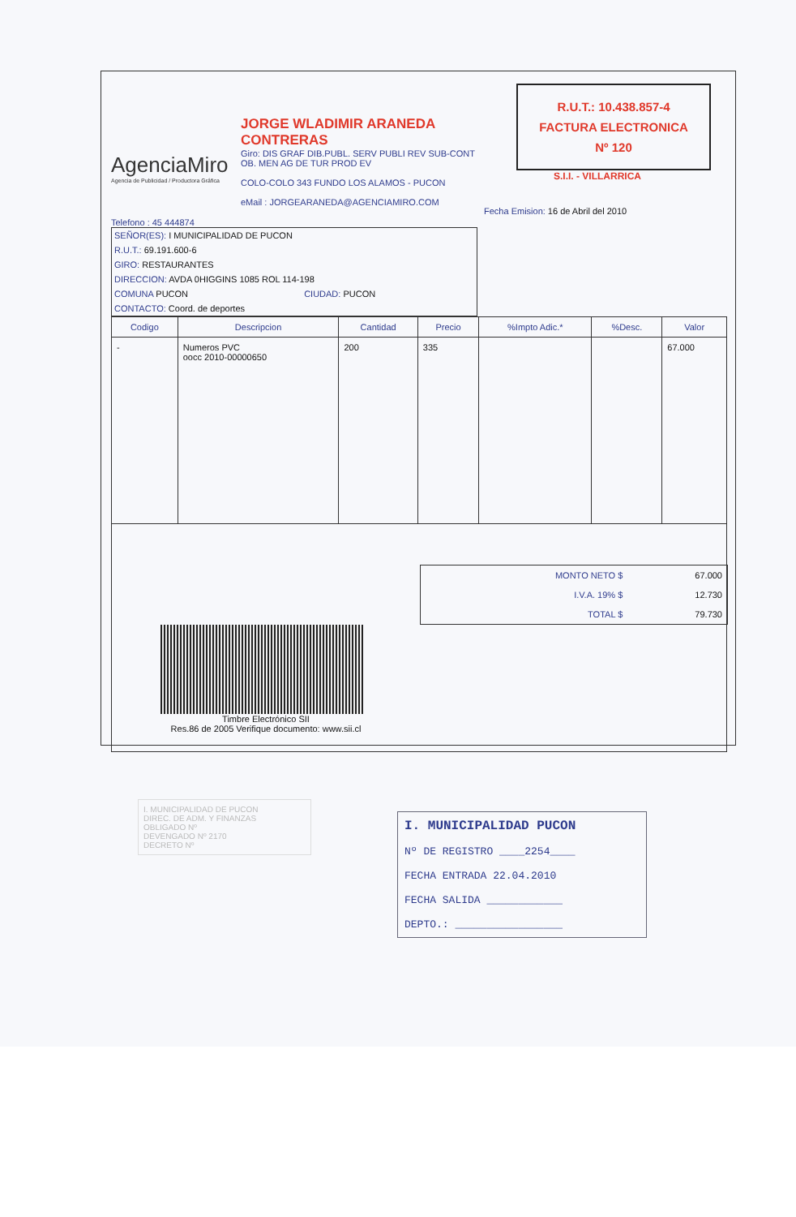AgenciaMiro
Agencia de Publicidad / Productora Gráfica
JORGE WLADIMIR ARANEDA CONTRERAS
Giro: DIS GRAF DIB.PUBL. SERV PUBLI REV SUB-CONT OB. MEN AG DE TUR PROD EV
COLO-COLO 343 FUNDO LOS ALAMOS - PUCON
eMail : JORGEARANEDA@AGENCIAMIRO.COM
R.U.T.: 10.438.857-4
FACTURA ELECTRONICA
Nº 120
S.I.I. - VILLARRICA
Fecha Emision: 16 de Abril del 2010
Telefono : 45 444874
SEÑOR(ES): I MUNICIPALIDAD DE PUCON
R.U.T.: 69.191.600-6
GIRO: RESTAURANTES
DIRECCION: AVDA 0HIGGINS 1085 ROL 114-198
COMUNA PUCON CIUDAD: PUCON
CONTACTO: Coord. de deportes
| Codigo | Descripcion | Cantidad | Precio | %Impto Adic.* | %Desc. | Valor |
| --- | --- | --- | --- | --- | --- | --- |
| - | Numeros PVC oocc 2010-00000650 | 200 | 335 | | | 67.000 |
| MONTO NETO $ | 67.000 |
| I.V.A. 19% $ | 12.730 |
| TOTAL $ | 79.730 |
Timbre Electrónico SII
Res.86 de 2005 Verifique documento: www.sii.cl
I. MUNICIPALIDAD DE PUCON
DIREC. DE ADM. Y FINANZAS
OBLIGADO Nº
DEVENGADO Nº 2170
DECRETO Nº
I. MUNICIPALIDAD PUCON
Nº DE REGISTRO ____2254____
FECHA ENTRADA 22.04.2010
FECHA SALIDA ____________
DEPTO.: _________________